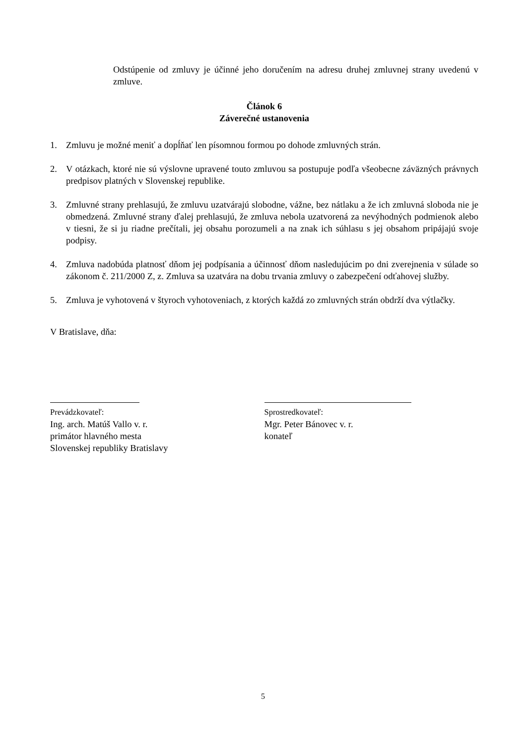Odstúpenie od zmluvy je účinné jeho doručením na adresu druhej zmluvnej strany uvedenú v zmluve.
Článok 6
Záverečné ustanovenia
1. Zmluvu je možné meniť a dopĺňať len písomnou formou po dohode zmluvných strán.
2. V otázkach, ktoré nie sú výslovne upravené touto zmluvou sa postupuje podľa všeobecne záväzných právnych predpisov platných v Slovenskej republike.
3. Zmluvné strany prehlasujú, že zmluvu uzatvárajú slobodne, vážne, bez nátlaku a že ich zmluvná sloboda nie je obmedzená. Zmluvné strany ďalej prehlasujú, že zmluva nebola uzatvorená za nevýhodných podmienok alebo v tiesni, že si ju riadne prečítali, jej obsahu porozumeli a na znak ich súhlasu s jej obsahom pripájajú svoje podpisy.
4. Zmluva nadobúda platnosť dňom jej podpísania a účinnosť dňom nasledujúcim po dni zverejnenia v súlade so zákonom č. 211/2000 Z, z. Zmluva sa uzatvára na dobu trvania zmluvy o zabezpečení odťahovej služby.
5. Zmluva je vyhotovená v štyroch vyhotoveniach, z ktorých každá zo zmluvných strán obdrží dva výtlačky.
V Bratislave, dňa:
Prevádzkovateľ:
Ing. arch. Matúš Vallo v. r.
primátor hlavného mesta
Slovenskej republiky Bratislavy
Sprostredkovateľ:
Mgr. Peter Bánovec v. r.
konateľ
5